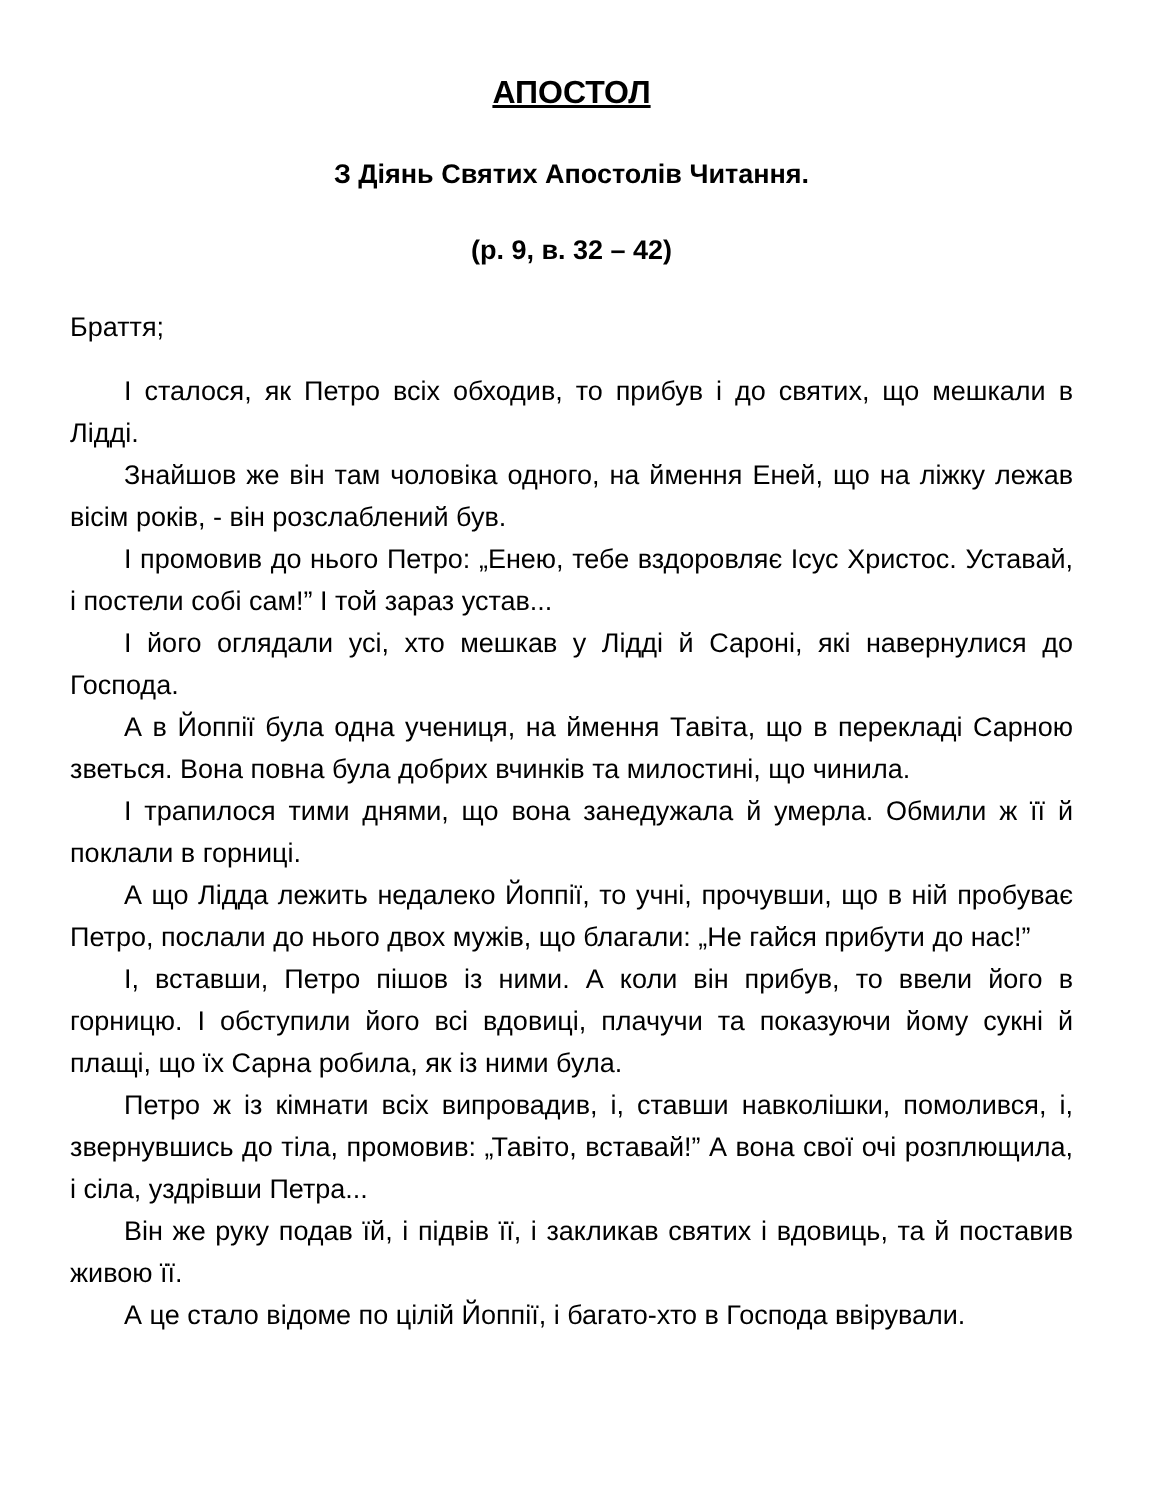АПОСТОЛ
З Діянь Святих Апостолів Читання.
(р. 9, в. 32 – 42)
Браття;
І сталося, як Петро всіх обходив, то прибув і до святих, що мешкали в Лідді.
Знайшов же він там чоловіка одного, на ймення Еней, що на ліжку лежав вісім років, - він розслаблений був.
І промовив до нього Петро: „Енею, тебе вздоровляє Ісус Христос. Уставай, і постели собі сам!” І той зараз устав...
І його оглядали усі, хто мешкав у Лідді й Сароні, які навернулися до Господа.
А в Йоппії була одна учениця, на ймення Тавіта, що в перекладі Сарною зветься. Вона повна була добрих вчинків та милостині, що чинила.
І трапилося тими днями, що вона занедужала й умерла. Обмили ж її й поклали в горниці.
А що Лідда лежить недалеко Йоппії, то учні, прочувши, що в ній пробуває Петро, послали до нього двох мужів, що благали: „Не гайся прибути до нас!”
І, вставши, Петро пішов із ними. А коли він прибув, то ввели його в горницю. І обступили його всі вдовиці, плачучи та показуючи йому сукні й плащі, що їх Сарна робила, як із ними була.
Петро ж із кімнати всіх випровадив, і, ставши навколішки, помолився, і, звернувшись до тіла, промовив: „Тавіто, вставай!” А вона свої очі розплющила, і сіла, уздрівши Петра...
Він же руку подав їй, і підвів її, і закликав святих і вдовиць, та й поставив живою її.
А це стало відоме по цілій Йоппії, і багато-хто в Господа ввірували.